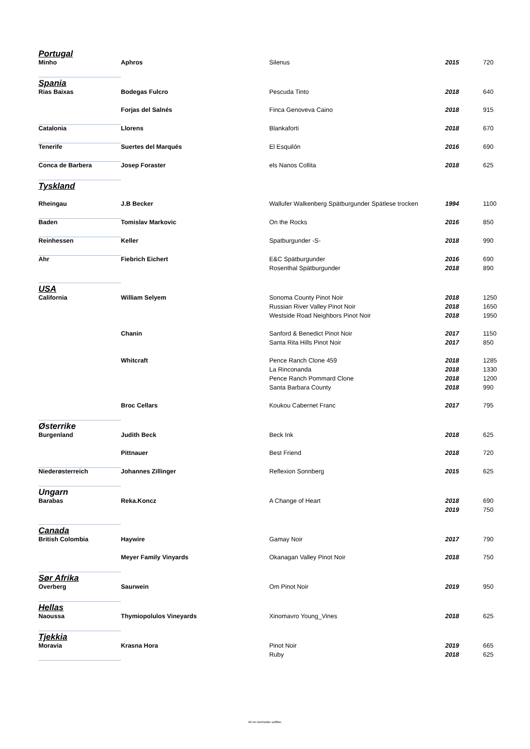| Portugal | | | | |
| Minho | Aphros | Silenus | 2015 | 720 |
| Spania | | | | |
| Rias Baixas | Bodegas Fulcro | Pescuda Tinto | 2018 | 640 |
| | Forjas del Salnés | Finca Genoveva Caino | 2018 | 915 |
| Catalonia | Llorens | Blankaforti | 2018 | 670 |
| Tenerife | Suertes del Marqués | El Esquilón | 2016 | 690 |
| Conca de Barbera | Josep Foraster | els Nanos Collita | 2018 | 625 |
| Tyskland | | | | |
| Rheingau | J.B Becker | Wallufer Walkenberg Spätburgunder Spätlese trocken | 1994 | 1100 |
| Baden | Tomislav Markovic | On the Rocks | 2016 | 850 |
| Reinhessen | Keller | Spatburgunder -S- | 2018 | 990 |
| Ahr | Fiebrich Eichert | E&C Spätburgunder | 2016 | 690 |
| | | Rosenthal Spätburgunder | 2018 | 890 |
| USA | | | | |
| California | William Selyem | Sonoma County Pinot Noir | 2018 | 1250 |
| | | Russian River Valley Pinot Noir | 2018 | 1650 |
| | | Westside Road Neighbors Pinot Noir | 2018 | 1950 |
| | Chanin | Sanford & Benedict Pinot Noir | 2017 | 1150 |
| | | Santa Rita Hills Pinot Noir | 2017 | 850 |
| | Whitcraft | Pence Ranch Clone 459 | 2018 | 1285 |
| | | La Rinconanda | 2018 | 1330 |
| | | Pence Ranch Pommard Clone | 2018 | 1200 |
| | | Santa Barbara County | 2018 | 990 |
| | Broc Cellars | Koukou Cabernet Franc | 2017 | 795 |
| Østerrike | | | | |
| Burgenland | Judith Beck | Beck Ink | 2018 | 625 |
| | Pittnauer | Best Friend | 2018 | 720 |
| Niederøsterreich | Johannes Zillinger | Reflexion Sonnberg | 2015 | 625 |
| Ungarn | | | | |
| Barabas | Reka.Koncz | A Change of Heart | 2018 | 690 |
| | | | 2019 | 750 |
| Canada | | | | |
| British Colombia | Haywire | Gamay Noir | 2017 | 790 |
| | Meyer Family Vinyards | Okanagan Valley Pinot Noir | 2018 | 750 |
| Sør Afrika | | | | |
| Overberg | Saurwein | Om Pinot Noir | 2019 | 950 |
| Hellas | | | | |
| Naoussa | Thymiopolulos Vineyards | Xinomavro Young_Vines | 2018 | 625 |
| Tjekkia | | | | |
| Moravia | Krasna Hora | Pinot Noir | 2019 | 665 |
| | | Ruby | 2018 | 625 |
All vin inneholder sulfitter.